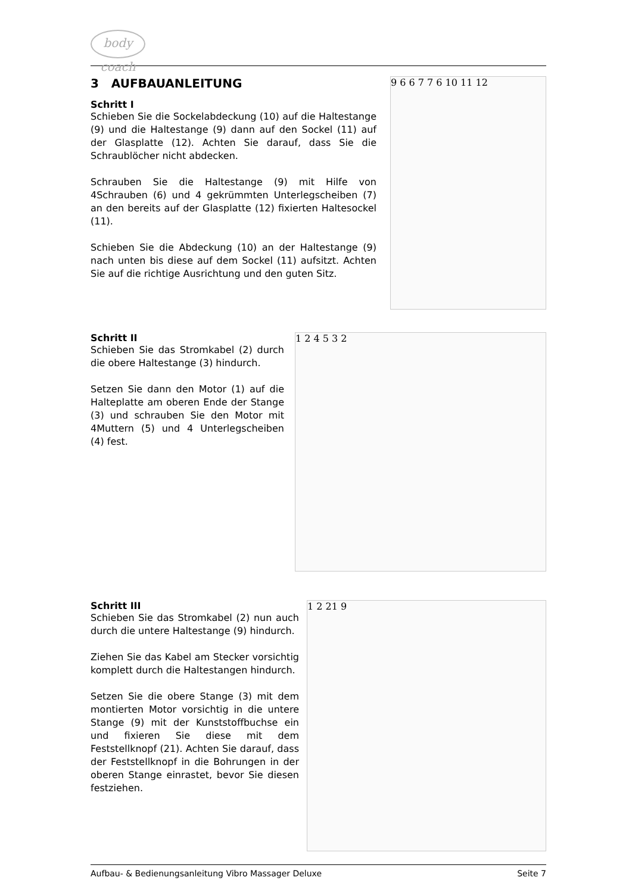body coach
3 AUFBAUANLEITUNG
Schritt I
Schieben Sie die Sockelabdeckung (10) auf die Haltestange (9) und die Haltestange (9) dann auf den Sockel (11) auf der Glasplatte (12). Achten Sie darauf, dass Sie die Schraublöcher nicht abdecken.
Schrauben Sie die Haltestange (9) mit Hilfe von 4Schrauben (6) und 4 gekrümmten Unterlegscheiben (7) an den bereits auf der Glasplatte (12) fixierten Haltesockel (11).
Schieben Sie die Abdeckung (10) an der Haltestange (9) nach unten bis diese auf dem Sockel (11) aufsitzt. Achten Sie auf die richtige Ausrichtung und den guten Sitz.
9 6 6 7 7 6 10 11 12
Schritt II
Schieben Sie das Stromkabel (2) durch die obere Haltestange (3) hindurch.
Setzen Sie dann den Motor (1) auf die Halteplatte am oberen Ende der Stange (3) und schrauben Sie den Motor mit 4Muttern (5) und 4 Unterlegscheiben (4) fest.
1 2 4 5 3 2
Schritt III
Schieben Sie das Stromkabel (2) nun auch durch die untere Haltestange (9) hindurch.
Ziehen Sie das Kabel am Stecker vorsichtig komplett durch die Haltestangen hindurch.
Setzen Sie die obere Stange (3) mit dem montierten Motor vorsichtig in die untere Stange (9) mit der Kunststoffbuchse ein und fixieren Sie diese mit dem Feststellknopf (21). Achten Sie darauf, dass der Feststellknopf in die Bohrungen in der oberen Stange einrastet, bevor Sie diesen festziehen.
1 2 21 9
Aufbau- & Bedienungsanleitung Vibro Massager Deluxe Seite 7